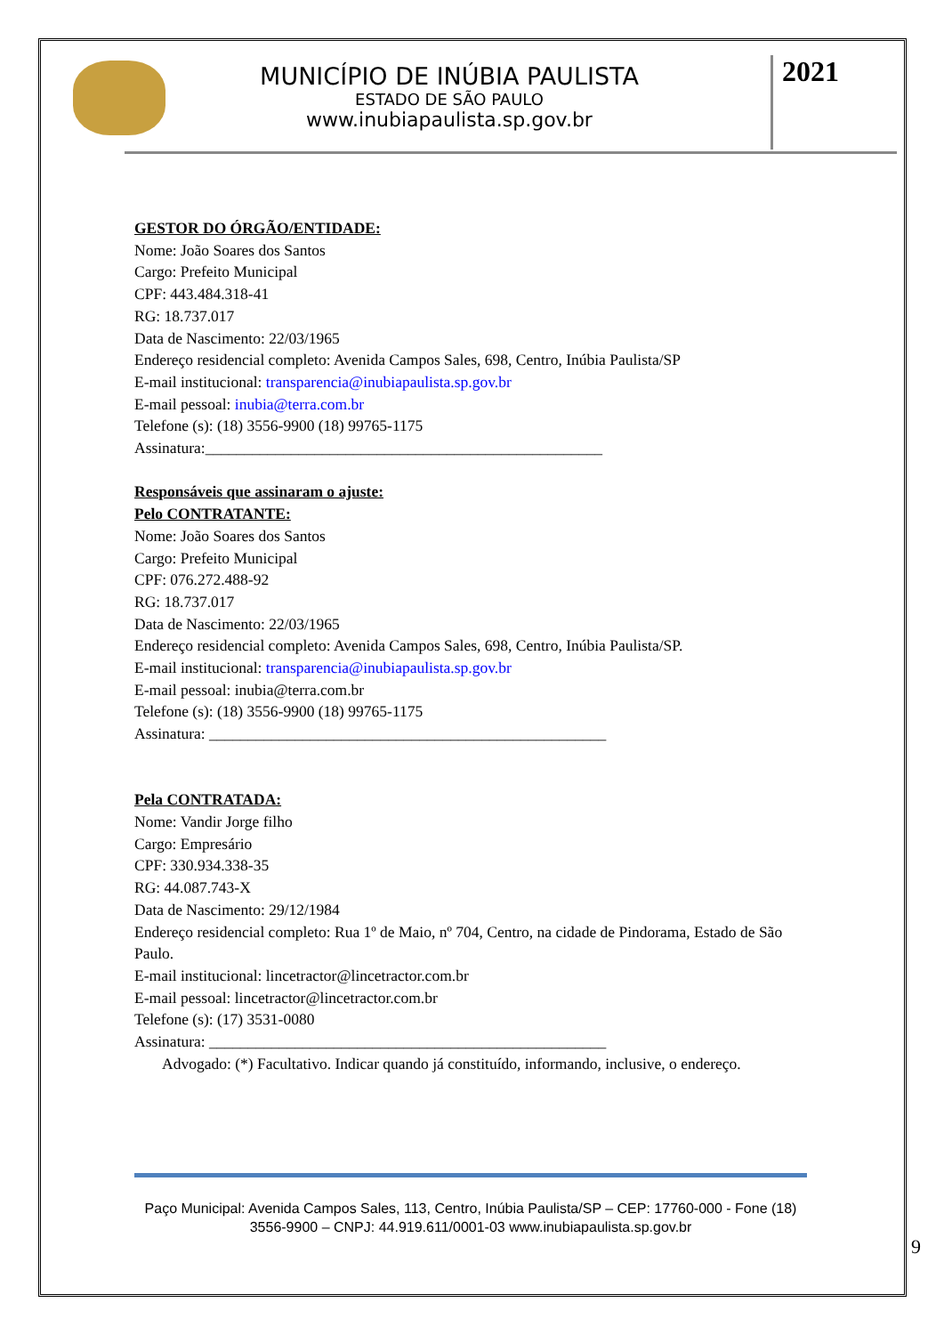MUNICÍPIO DE INÚBIA PAULISTA
ESTADO DE SÃO PAULO
www.inubiapaulista.sp.gov.br
2021
GESTOR DO ÓRGÃO/ENTIDADE:
Nome: João Soares dos Santos
Cargo: Prefeito Municipal
CPF: 443.484.318-41
RG: 18.737.017
Data de Nascimento: 22/03/1965
Endereço residencial completo: Avenida Campos Sales, 698, Centro, Inúbia Paulista/SP
E-mail institucional: transparencia@inubiapaulista.sp.gov.br
E-mail pessoal: inubia@terra.com.br
Telefone (s): (18) 3556-9900 (18) 99765-1175
Assinatura:___________________________________________________
Responsáveis que assinaram o ajuste:
Pelo CONTRATANTE:
Nome: João Soares dos Santos
Cargo: Prefeito Municipal
CPF: 076.272.488-92
RG: 18.737.017
Data de Nascimento: 22/03/1965
Endereço residencial completo: Avenida Campos Sales, 698, Centro, Inúbia Paulista/SP.
E-mail institucional: transparencia@inubiapaulista.sp.gov.br
E-mail pessoal: inubia@terra.com.br
Telefone (s): (18) 3556-9900 (18) 99765-1175
Assinatura: ___________________________________________________
Pela CONTRATADA:
Nome: Vandir Jorge filho
Cargo: Empresário
CPF: 330.934.338-35
RG: 44.087.743-X
Data de Nascimento: 29/12/1984
Endereço residencial completo: Rua 1º de Maio, nº 704, Centro, na cidade de Pindorama, Estado de São Paulo.
E-mail institucional: lincetractor@lincetractor.com.br
E-mail pessoal: lincetractor@lincetractor.com.br
Telefone (s): (17) 3531-0080
Assinatura: ___________________________________________________
Advogado: (*) Facultativo. Indicar quando já constituído, informando, inclusive, o endereço.
Paço Municipal: Avenida Campos Sales, 113, Centro, Inúbia Paulista/SP – CEP: 17760-000 - Fone (18) 3556-9900 – CNPJ: 44.919.611/0001-03 www.inubiapaulista.sp.gov.br
9